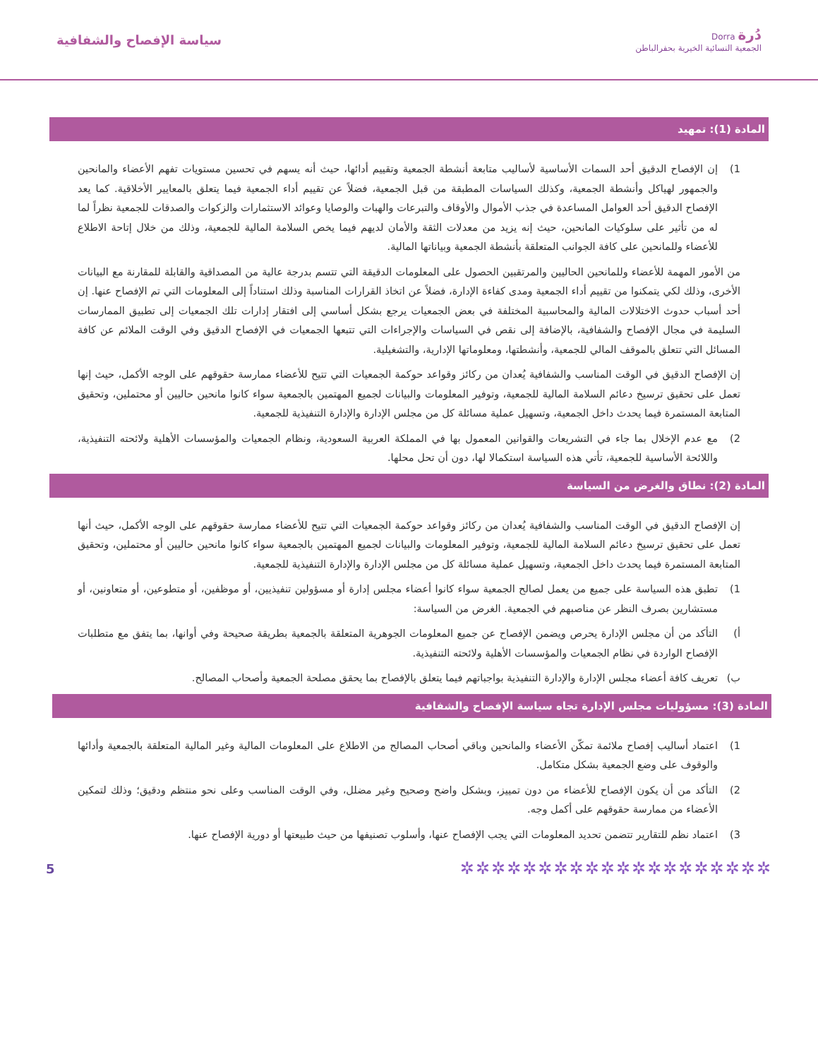دُرة Dorra
الجمعية النسائية الخيرية بحفرالباطن
سياسة الإفصاح والشفافية
المادة (1): تمهيد
1) إن الإفصاح الدقيق أحد السمات الأساسية لأساليب متابعة أنشطة الجمعية وتقييم أدائها، حيث أنه يسهم في تحسين مستويات تفهم الأعضاء والمانحين والجمهور لهياكل وأنشطة الجمعية، وكذلك السياسات المطبقة من قبل الجمعية، فضلاً عن تقييم أداء الجمعية فيما يتعلق بالمعايير الأخلاقية. كما يعد الإفصاح الدقيق أحد العوامل المساعدة في جذب الأموال والأوقاف والتبرعات والهبات والوصايا وعوائد الاستثمارات والزكوات والصدقات للجمعية نظراً لما له من تأثير على سلوكيات المانحين، حيث إنه يزيد من معدلات الثقة والأمان لديهم فيما يخص السلامة المالية للجمعية، وذلك من خلال إتاحة الاطلاع للأعضاء وللمانحين على كافة الجوانب المتعلقة بأنشطة الجمعية وبياناتها المالية.
من الأمور المهمة للأعضاء وللمانحين الحاليين والمرتقبين الحصول على المعلومات الدقيقة التي تتسم بدرجة عالية من المصداقية والقابلة للمقارنة مع البيانات الأخرى، وذلك لكي يتمكنوا من تقييم أداء الجمعية ومدى كفاءة الإدارة، فضلاً عن اتخاذ القرارات المناسبة وذلك استناداً إلى المعلومات التي تم الإفصاح عنها. إن أحد أسباب حدوث الاختلالات المالية والمحاسبية المختلفة في بعض الجمعيات يرجع بشكل أساسي إلى افتقار إدارات تلك الجمعيات إلى تطبيق الممارسات السليمة في مجال الإفصاح والشفافية، بالإضافة إلى نقص في السياسات والإجراءات التي تتبعها الجمعيات في الإفصاح الدقيق وفي الوقت الملائم عن كافة المسائل التي تتعلق بالموقف المالي للجمعية، وأنشطتها، ومعلوماتها الإدارية، والتشغيلية.
إن الإفصاح الدقيق في الوقت المناسب والشفافية يُعدان من ركائز وقواعد حوكمة الجمعيات التي تتيح للأعضاء ممارسة حقوقهم على الوجه الأكمل، حيث إنها تعمل على تحقيق ترسيخ دعائم السلامة المالية للجمعية، وتوفير المعلومات والبيانات لجميع المهتمين بالجمعية سواء كانوا مانحين حاليين أو محتملين، وتحقيق المتابعة المستمرة فيما يحدث داخل الجمعية، وتسهيل عملية مسائلة كل من مجلس الإدارة والإدارة التنفيذية للجمعية.
2) مع عدم الإخلال بما جاء في التشريعات والقوانين المعمول بها في المملكة العربية السعودية، ونظام الجمعيات والمؤسسات الأهلية ولائحته التنفيذية، واللائحة الأساسية للجمعية، تأتي هذه السياسة استكمالا لها، دون أن تحل محلها.
المادة (2): نطاق والغرض من السياسة
إن الإفصاح الدقيق في الوقت المناسب والشفافية يُعدان من ركائز وقواعد حوكمة الجمعيات التي تتيح للأعضاء ممارسة حقوقهم على الوجه الأكمل، حيث أنها تعمل على تحقيق ترسيخ دعائم السلامة المالية للجمعية، وتوفير المعلومات والبيانات لجميع المهتمين بالجمعية سواء كانوا مانحين حاليين أو محتملين، وتحقيق المتابعة المستمرة فيما يحدث داخل الجمعية، وتسهيل عملية مسائلة كل من مجلس الإدارة والإدارة التنفيذية للجمعية.
1) تطبق هذه السياسة على جميع من يعمل لصالح الجمعية سواء كانوا أعضاء مجلس إدارة أو مسؤولين تنفيذيين، أو موظفين، أو متطوعين، أو متعاونين، أو مستشارين بصرف النظر عن مناصبهم في الجمعية. الغرض من السياسة:
أ) التأكد من أن مجلس الإدارة يحرص ويضمن الإفصاح عن جميع المعلومات الجوهرية المتعلقة بالجمعية بطريقة صحيحة وفي أوانها، بما يتفق مع متطلبات الإفصاح الواردة في نظام الجمعيات والمؤسسات الأهلية ولائحته التنفيذية.
ب) تعريف كافة أعضاء مجلس الإدارة والإدارة التنفيذية بواجباتهم فيما يتعلق بالإفصاح بما يحقق مصلحة الجمعية وأصحاب المصالح.
المادة (3): مسؤوليات مجلس الإدارة تجاه سياسة الإفصاح والشفافية
1) اعتماد أساليب إفصاح ملائمة تمكّن الأعضاء والمانحين وباقي أصحاب المصالح من الاطلاع على المعلومات المالية وغير المالية المتعلقة بالجمعية وأدائها والوقوف على وضع الجمعية بشكل متكامل.
2) التأكد من أن يكون الإفصاح للأعضاء من دون تمييز، وبشكل واضح وصحيح وغير مضلل، وفي الوقت المناسب وعلى نحو منتظم ودقيق؛ وذلك لتمكين الأعضاء من ممارسة حقوقهم على أكمل وجه.
3) اعتماد نظم للتقارير تتضمن تحديد المعلومات التي يجب الإفصاح عنها، وأسلوب تصنيفها من حيث طبيعتها أو دورية الإفصاح عنها.
✲✲✲✲✲✲✲✲✲✲✲✲✲✲✲✲✲✲✲✲
5